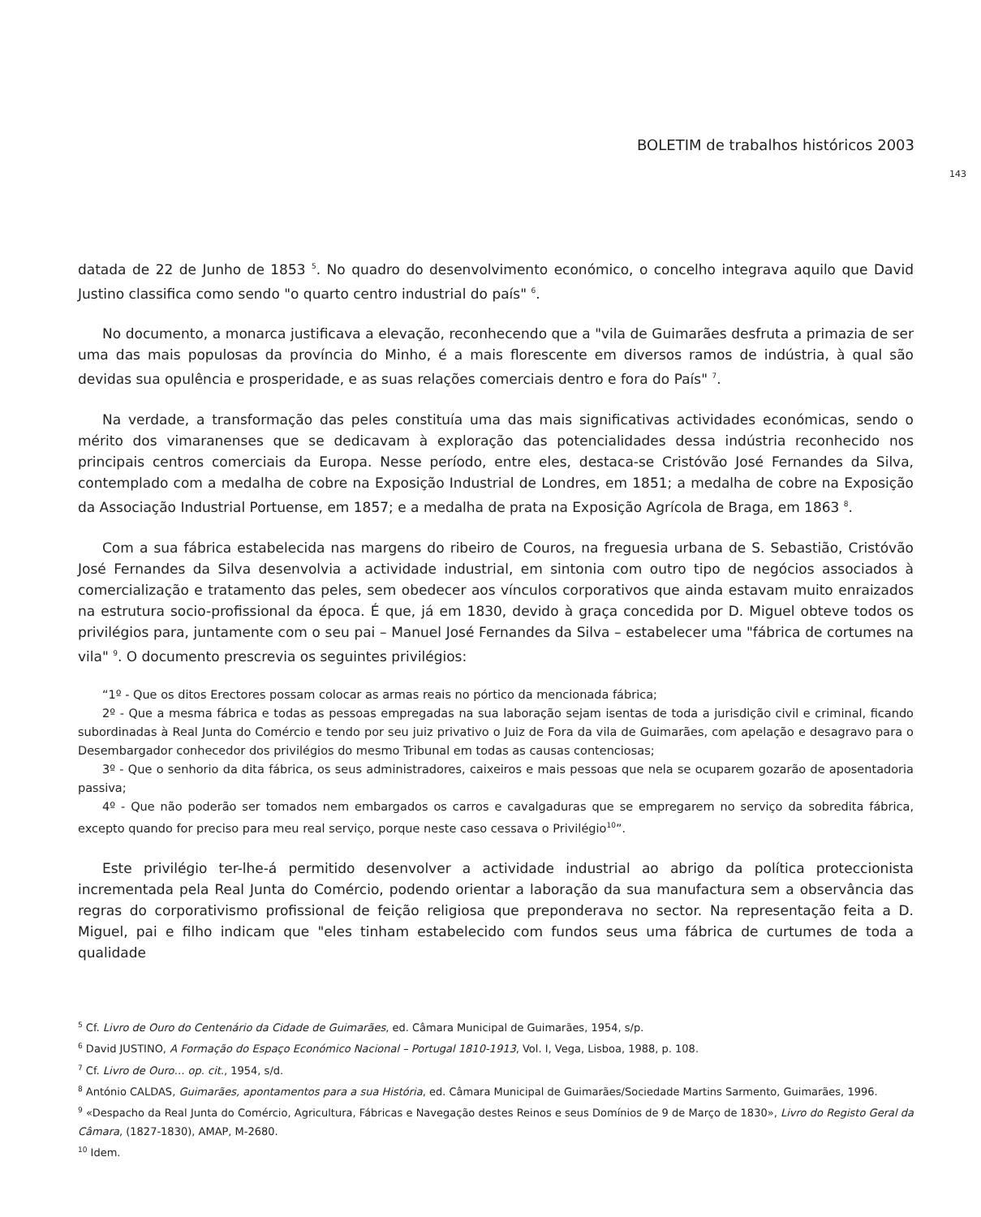BOLETIM de trabalhos históricos 2003
143
datada de 22 de Junho de 1853 <sup>5</sup>. No quadro do desenvolvimento económico, o concelho integrava aquilo que David Justino classifica como sendo "o quarto centro industrial do país" <sup>6</sup>.
No documento, a monarca justificava a elevação, reconhecendo que a "vila de Guimarães desfruta a primazia de ser uma das mais populosas da província do Minho, é a mais florescente em diversos ramos de indústria, à qual são devidas sua opulência e prosperidade, e as suas relações comerciais dentro e fora do País" <sup>7</sup>.
Na verdade, a transformação das peles constituía uma das mais significativas actividades económicas, sendo o mérito dos vimaranenses que se dedicavam à exploração das potencialidades dessa indústria reconhecido nos principais centros comerciais da Europa. Nesse período, entre eles, destaca-se Cristóvão José Fernandes da Silva, contemplado com a medalha de cobre na Exposição Industrial de Londres, em 1851; a medalha de cobre na Exposição da Associação Industrial Portuense, em 1857; e a medalha de prata na Exposição Agrícola de Braga, em 1863 <sup>8</sup>.
Com a sua fábrica estabelecida nas margens do ribeiro de Couros, na freguesia urbana de S. Sebastião, Cristóvão José Fernandes da Silva desenvolvia a actividade industrial, em sintonia com outro tipo de negócios associados à comercialização e tratamento das peles, sem obedecer aos vínculos corporativos que ainda estavam muito enraizados na estrutura socio-profissional da época. É que, já em 1830, devido à graça concedida por D. Miguel obteve todos os privilégios para, juntamente com o seu pai – Manuel José Fernandes da Silva – estabelecer uma "fábrica de cortumes na vila" <sup>9</sup>. O documento prescrevia os seguintes privilégios:
“1º - Que os ditos Erectores possam colocar as armas reais no pórtico da mencionada fábrica;
2º - Que a mesma fábrica e todas as pessoas empregadas na sua laboração sejam isentas de toda a jurisdição civil e criminal, ficando subordinadas à Real Junta do Comércio e tendo por seu juiz privativo o Juiz de Fora da vila de Guimarães, com apelação e desagravo para o Desembargador conhecedor dos privilégios do mesmo Tribunal em todas as causas contenciosas;
3º - Que o senhorio da dita fábrica, os seus administradores, caixeiros e mais pessoas que nela se ocuparem gozarão de aposentadoria passiva;
4º - Que não poderão ser tomados nem embargados os carros e cavalgaduras que se empregarem no serviço da sobredita fábrica, excepto quando for preciso para meu real serviço, porque neste caso cessava o Privilégio<sup>10</sup>”.
Este privilégio ter-lhe-á permitido desenvolver a actividade industrial ao abrigo da política proteccionista incrementada pela Real Junta do Comércio, podendo orientar a laboração da sua manufactura sem a observância das regras do corporativismo profissional de feição religiosa que preponderava no sector. Na representação feita a D. Miguel, pai e filho indicam que "eles tinham estabelecido com fundos seus uma fábrica de curtumes de toda a qualidade
<sup>5</sup> Cf. Livro de Ouro do Centenário da Cidade de Guimarães, ed. Câmara Municipal de Guimarães, 1954, s/p.
<sup>6</sup> David JUSTINO, A Formação do Espaço Económico Nacional – Portugal 1810-1913, Vol. I, Vega, Lisboa, 1988, p. 108.
<sup>7</sup> Cf. Livro de Ouro… op. cit., 1954, s/d.
<sup>8</sup> António CALDAS, Guimarães, apontamentos para a sua História, ed. Câmara Municipal de Guimarães/Sociedade Martins Sarmento, Guimarães, 1996.
<sup>9</sup> «Despacho da Real Junta do Comércio, Agricultura, Fábricas e Navegação destes Reinos e seus Domínios de 9 de Março de 1830», Livro do Registo Geral da Câmara, (1827-1830), AMAP, M-2680.
<sup>10</sup> Idem.